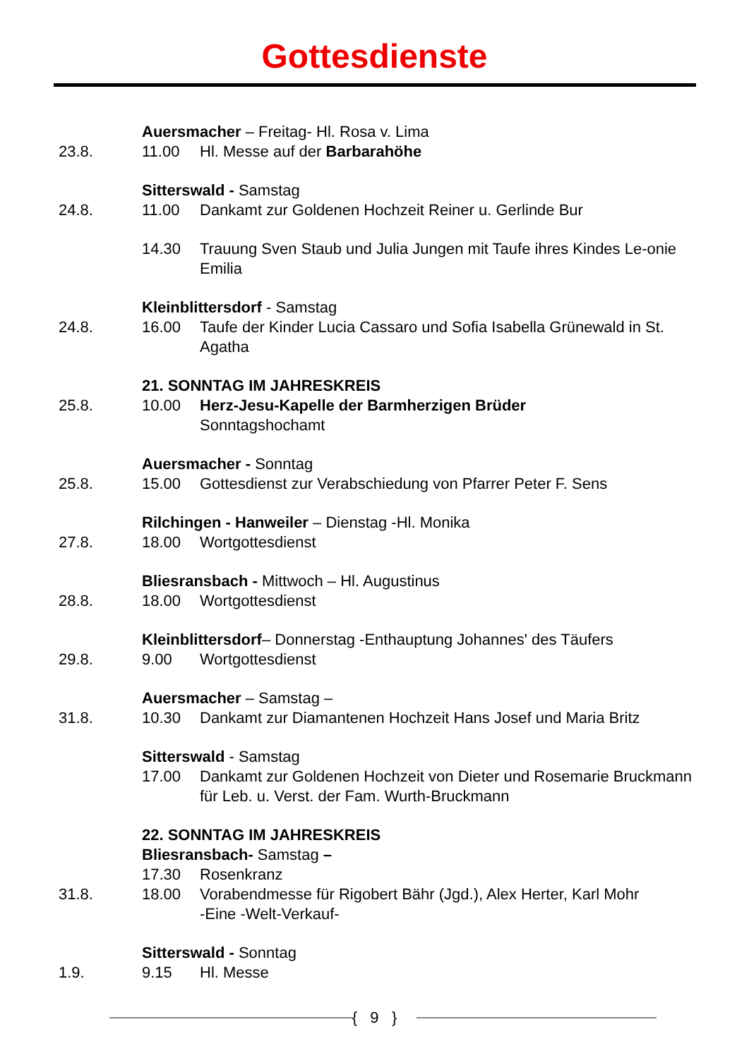Gottesdienste
Auersmacher – Freitag- Hl. Rosa v. Lima
23.8. 11.00 Hl. Messe auf der Barbarahöhe
Sitterswald - Samstag
24.8. 11.00 Dankamt zur Goldenen Hochzeit Reiner u. Gerlinde Bur
14.30 Trauung Sven Staub und Julia Jungen mit Taufe ihres Kindes Le-onie Emilia
Kleinblittersdorf - Samstag
24.8. 16.00 Taufe der Kinder Lucia Cassaro und Sofia Isabella Grünewald in St. Agatha
21. SONNTAG IM JAHRESKREIS
25.8. 10.00 Herz-Jesu-Kapelle der Barmherzigen Brüder
Sonntagshochamt
Auersmacher - Sonntag
25.8. 15.00 Gottesdienst zur Verabschiedung von Pfarrer Peter F. Sens
Rilchingen - Hanweiler – Dienstag -Hl. Monika
27.8. 18.00 Wortgottesdienst
Bliesransbach - Mittwoch – Hl. Augustinus
28.8. 18.00 Wortgottesdienst
Kleinblittersdorf– Donnerstag -Enthauptung Johannes' des Täufers
29.8. 9.00 Wortgottesdienst
Auersmacher – Samstag –
31.8. 10.30 Dankamt zur Diamantenen Hochzeit Hans Josef und Maria Britz
Sitterswald - Samstag
17.00 Dankamt zur Goldenen Hochzeit von Dieter und Rosemarie Bruckmann für Leb. u. Verst. der Fam. Wurth-Bruckmann
22. SONNTAG IM JAHRESKREIS
Bliesransbach- Samstag –
17.30 Rosenkranz
31.8. 18.00 Vorabendmesse für Rigobert Bähr (Jgd.), Alex Herter, Karl Mohr
-Eine -Welt-Verkauf-
Sitterswald - Sonntag
1.9. 9.15 Hl. Messe
{ 9 }